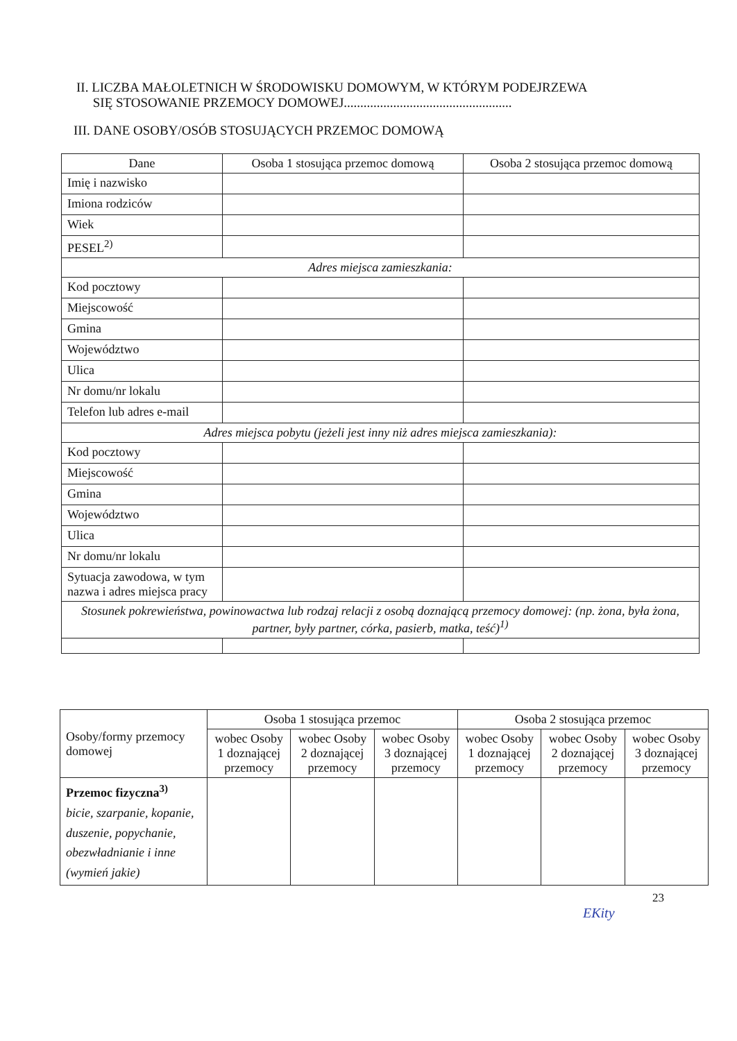II. LICZBA MAŁOLETNICH W ŚRODOWISKU DOMOWYM, W KTÓRYM PODEJRZEWA
SIĘ STOSOWANIE PRZEMOCY DOMOWEJ...................................................
III. DANE OSOBY/OSÓB STOSUJĄCYCH PRZEMOC DOMOWĄ
| Dane | Osoba 1 stosująca przemoc domową | Osoba 2 stosująca przemoc domową |
| --- | --- | --- |
| Imię i nazwisko | | |
| Imiona rodziców | | |
| Wiek | | |
| PESEL<sup>2)</sup> | | |
| Adres miejsca zamieszkania: | | |
| Kod pocztowy | | |
| Miejscowość | | |
| Gmina | | |
| Województwo | | |
| Ulica | | |
| Nr domu/nr lokalu | | |
| Telefon lub adres e-mail | | |
| Adres miejsca pobytu (jeżeli jest inny niż adres miejsca zamieszkania): | | |
| Kod pocztowy | | |
| Miejscowość | | |
| Gmina | | |
| Województwo | | |
| Ulica | | |
| Nr domu/nr lokalu | | |
| Sytuacja zawodowa, w tym nazwa i adres miejsca pracy | | |
| Stosunek pokrewieństwa, powinowactwa lub rodzaj relacji z osobą doznającą przemocy domowej: (np. żona, była żona, partner, były partner, córka, pasierb, matka, teść)<sup>1)</sup> | | |
| Osoby/formy przemocy domowej | Osoba 1 stosująca przemoc | | | Osoba 2 stosująca przemoc | | |
| | wobec Osoby 1 doznającej przemocy | wobec Osoby 2 doznającej przemocy | wobec Osoby 3 doznającej przemocy | wobec Osoby 1 doznającej przemocy | wobec Osoby 2 doznającej przemocy | wobec Osoby 3 doznającej przemocy |
| Przemoc fizyczna<sup>3)</sup> bicie, szarpanie, kopanie, duszenie, popychanie, obezwładnianie i inne (wymień jakie) | | | | | | |
23
EKity